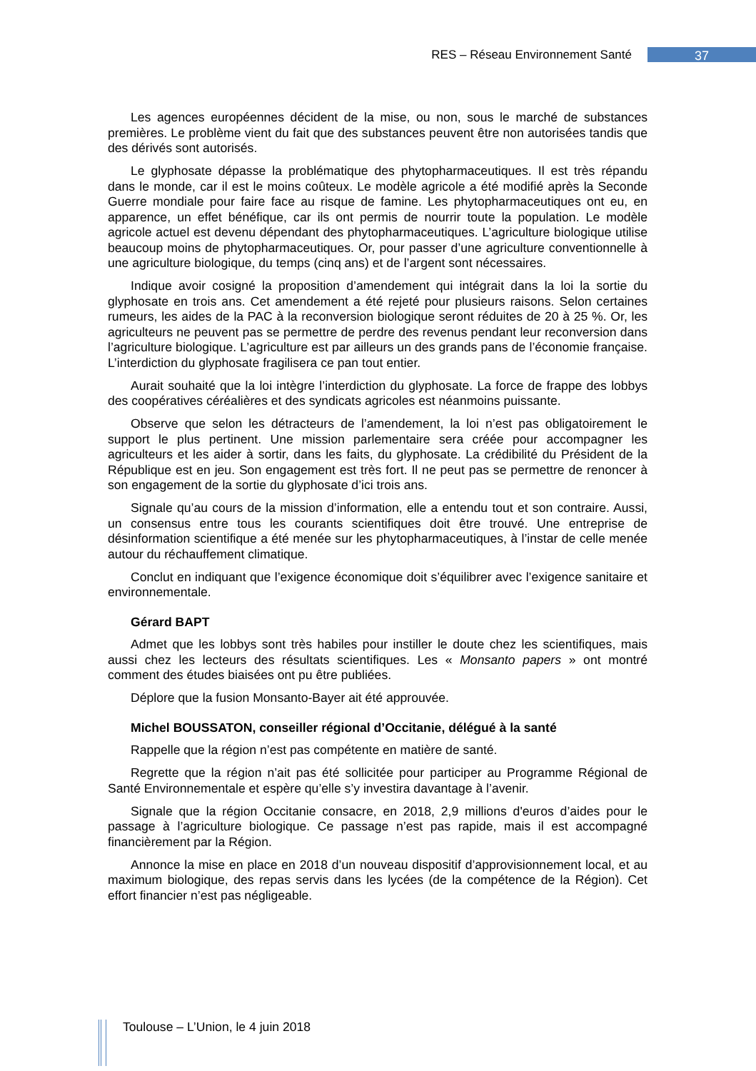RES – Réseau Environnement Santé 37
Les agences européennes décident de la mise, ou non, sous le marché de substances premières. Le problème vient du fait que des substances peuvent être non autorisées tandis que des dérivés sont autorisés.
Le glyphosate dépasse la problématique des phytopharmaceutiques. Il est très répandu dans le monde, car il est le moins coûteux. Le modèle agricole a été modifié après la Seconde Guerre mondiale pour faire face au risque de famine. Les phytopharmaceutiques ont eu, en apparence, un effet bénéfique, car ils ont permis de nourrir toute la population. Le modèle agricole actuel est devenu dépendant des phytopharmaceutiques. L’agriculture biologique utilise beaucoup moins de phytopharmaceutiques. Or, pour passer d’une agriculture conventionnelle à une agriculture biologique, du temps (cinq ans) et de l’argent sont nécessaires.
Indique avoir cosigné la proposition d’amendement qui intégrait dans la loi la sortie du glyphosate en trois ans. Cet amendement a été rejeté pour plusieurs raisons. Selon certaines rumeurs, les aides de la PAC à la reconversion biologique seront réduites de 20 à 25 %. Or, les agriculteurs ne peuvent pas se permettre de perdre des revenus pendant leur reconversion dans l’agriculture biologique. L’agriculture est par ailleurs un des grands pans de l’économie française. L’interdiction du glyphosate fragilisera ce pan tout entier.
Aurait souhaité que la loi intègre l’interdiction du glyphosate. La force de frappe des lobbys des coopératives céréalières et des syndicats agricoles est néanmoins puissante.
Observe que selon les détracteurs de l’amendement, la loi n’est pas obligatoirement le support le plus pertinent. Une mission parlementaire sera créée pour accompagner les agriculteurs et les aider à sortir, dans les faits, du glyphosate. La crédibilité du Président de la République est en jeu. Son engagement est très fort. Il ne peut pas se permettre de renoncer à son engagement de la sortie du glyphosate d’ici trois ans.
Signale qu’au cours de la mission d’information, elle a entendu tout et son contraire. Aussi, un consensus entre tous les courants scientifiques doit être trouvé. Une entreprise de désinformation scientifique a été menée sur les phytopharmaceutiques, à l’instar de celle menée autour du réchauffement climatique.
Conclut en indiquant que l’exigence économique doit s’équilibrer avec l’exigence sanitaire et environnementale.
Gérard BAPT
Admet que les lobbys sont très habiles pour instiller le doute chez les scientifiques, mais aussi chez les lecteurs des résultats scientifiques. Les « Monsanto papers » ont montré comment des études biaisées ont pu être publiées.
Déplore que la fusion Monsanto-Bayer ait été approuvée.
Michel BOUSSATON, conseiller régional d’Occitanie, délégué à la santé
Rappelle que la région n’est pas compétente en matière de santé.
Regrette que la région n’ait pas été sollicitée pour participer au Programme Régional de Santé Environnementale et espère qu’elle s’y investira davantage à l’avenir.
Signale que la région Occitanie consacre, en 2018, 2,9 millions d'euros d’aides pour le passage à l’agriculture biologique. Ce passage n’est pas rapide, mais il est accompagné financièrement par la Région.
Annonce la mise en place en 2018 d’un nouveau dispositif d’approvisionnement local, et au maximum biologique, des repas servis dans les lycées (de la compétence de la Région). Cet effort financier n’est pas négligeable.
Toulouse – L’Union, le 4 juin 2018